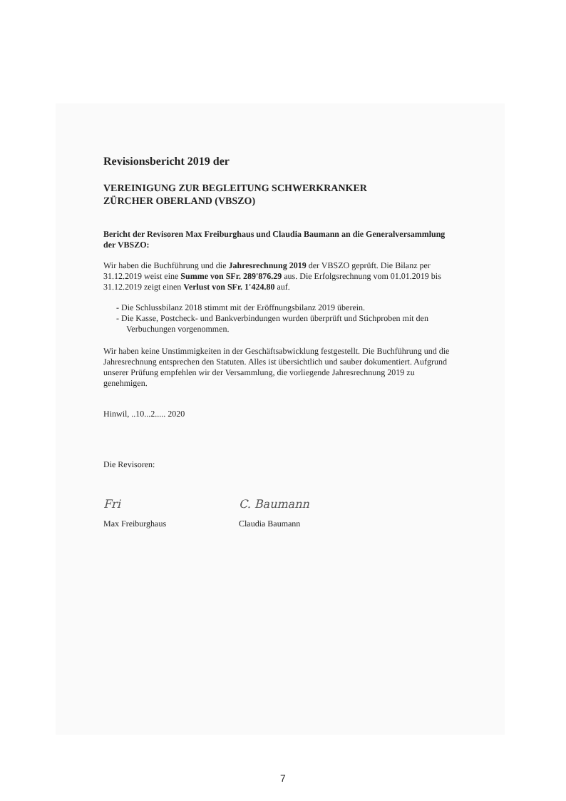Revisionsbericht 2019 der
VEREINIGUNG ZUR BEGLEITUNG SCHWERKRANKER
ZÜRCHER OBERLAND (VBSZO)
Bericht der Revisoren Max Freiburghaus und Claudia Baumann an die Generalversammlung der VBSZO:
Wir haben die Buchführung und die Jahresrechnung 2019 der VBSZO geprüft. Die Bilanz per 31.12.2019 weist eine Summe von SFr. 289'876.29 aus. Die Erfolgsrechnung vom 01.01.2019 bis 31.12.2019 zeigt einen Verlust von SFr. 1'424.80 auf.
- Die Schlussbilanz 2018 stimmt mit der Eröffnungsbilanz 2019 überein.
- Die Kasse, Postcheck- und Bankverbindungen wurden überprüft und Stichproben mit den Verbuchungen vorgenommen.
Wir haben keine Unstimmigkeiten in der Geschäftsabwicklung festgestellt. Die Buchführung und die Jahresrechnung entsprechen den Statuten. Alles ist übersichtlich und sauber dokumentiert. Aufgrund unserer Prüfung empfehlen wir der Versammlung, die vorliegende Jahresrechnung 2019 zu genehmigen.
Hinwil, ..10...2..... 2020
Die Revisoren:
Fri
Max Freiburghaus
C. Baumann
Claudia Baumann
7